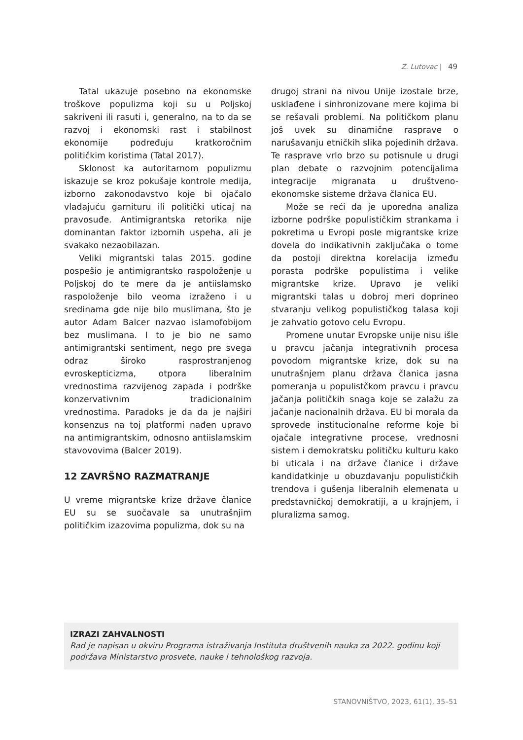Z. Lutovac | 49
Tatal ukazuje posebno na ekonomske troškove populizma koji su u Poljskoj sakriveni ili rasuti i, generalno, na to da se razvoj i ekonomski rast i stabilnost ekonomije podređuju kratkoročnim političkim koristima (Tatal 2017).
Sklonost ka autoritarnom populizmu iskazuje se kroz pokušaje kontrole medija, izborno zakonodavstvo koje bi ojačalo vladajuću garnituru ili politički uticaj na pravosuđe. Antimigrantska retorika nije dominantan faktor izbornih uspeha, ali je svakako nezaobilazan.
Veliki migrantski talas 2015. godine pospešio je antimigrantsko raspoloženje u Poljskoj do te mere da je antiislamsko raspoloženje bilo veoma izraženo i u sredinama gde nije bilo muslimana, što je autor Adam Balcer nazvao islamofobijom bez muslimana. I to je bio ne samo antimigrantski sentiment, nego pre svega odraz široko rasprostranjenog evroskepticizma, otpora liberalnim vrednostima razvijenog zapada i podrške konzervativnim tradicionalnim vrednostima. Paradoks je da da je najširi konsenzus na toj platformi nađen upravo na antimigrantskim, odnosno antiislamskim stavovovima (Balcer 2019).
12 ZAVRŠNO RAZMATRANJE
U vreme migrantske krize države članice EU su se suočavale sa unutrašnjim političkim izazovima populizma, dok su na
drugoj strani na nivou Unije izostale brze, usklađene i sinhronizovane mere kojima bi se rešavali problemi. Na političkom planu još uvek su dinamične rasprave o narušavanju etničkih slika pojedinih država. Te rasprave vrlo brzo su potisnule u drugi plan debate o razvojnim potencijalima integracije migranata u društveno-ekonomske sisteme država članica EU.
Može se reći da je uporedna analiza izborne podrške populističkim strankama i pokretima u Evropi posle migrantske krize dovela do indikativnih zaključaka o tome da postoji direktna korelacija između porasta podrške populistima i velike migrantske krize. Upravo je veliki migrantski talas u dobroj meri doprineo stvaranju velikog populističkog talasa koji je zahvatio gotovo celu Evropu.
Promene unutar Evropske unije nisu išle u pravcu jačanja integrativnih procesa povodom migrantske krize, dok su na unutrašnjem planu država članica jasna pomeranja u populistčkom pravcu i pravcu jačanja političkih snaga koje se zalažu za jačanje nacionalnih država. EU bi morala da sprovede institucionalne reforme koje bi ojačale integrativne procese, vrednosni sistem i demokratsku političku kulturu kako bi uticala i na države članice i države kandidatkinje u obuzdavanju populističkih trendova i gušenja liberalnih elemenata u predstavničkoj demokratiji, a u krajnjem, i pluralizma samog.
IZRAZI ZAHVALNOSTI
Rad je napisan u okviru Programa istraživanja Instituta društvenih nauka za 2022. godinu koji podržava Ministarstvo prosvete, nauke i tehnološkog razvoja.
STANOVNIŠTVO, 2023, 61(1), 35–51